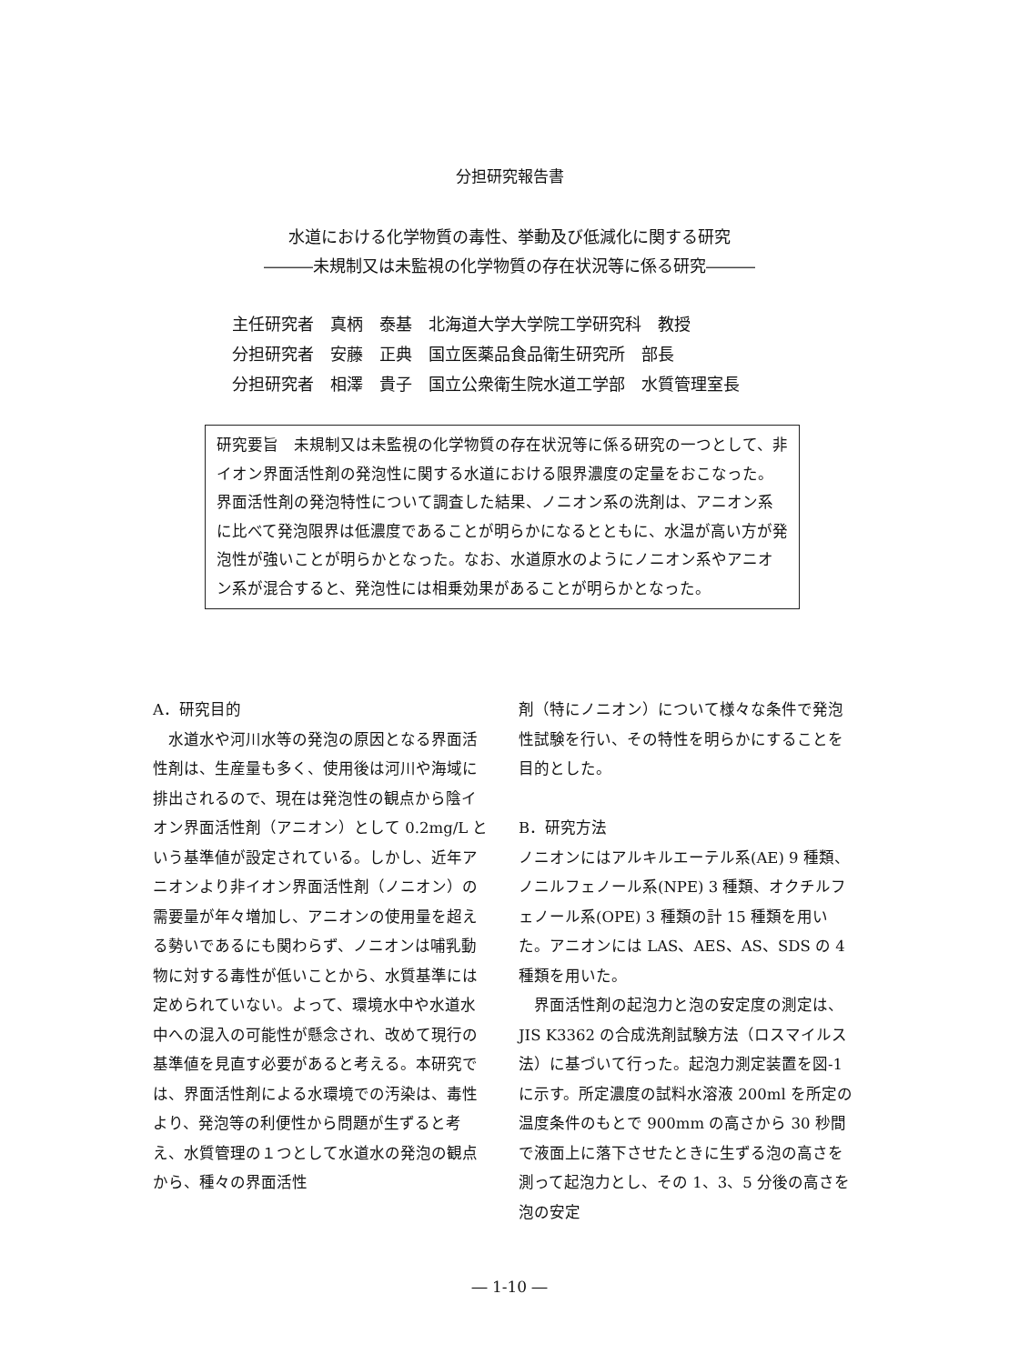分担研究報告書
水道における化学物質の毒性、挙動及び低減化に関する研究
―――未規制又は未監視の化学物質の存在状況等に係る研究―――
主任研究者　真柄　泰基　北海道大学大学院工学研究科　教授
分担研究者　安藤　正典　国立医薬品食品衛生研究所　部長
分担研究者　相澤　貴子　国立公衆衛生院水道工学部　水質管理室長
研究要旨　未規制又は未監視の化学物質の存在状況等に係る研究の一つとして、非イオン界面活性剤の発泡性に関する水道における限界濃度の定量をおこなった。
界面活性剤の発泡特性について調査した結果、ノニオン系の洗剤は、アニオン系に比べて発泡限界は低濃度であることが明らかになるとともに、水温が高い方が発泡性が強いことが明らかとなった。なお、水道原水のようにノニオン系やアニオン系が混合すると、発泡性には相乗効果があることが明らかとなった。
A．研究目的
　水道水や河川水等の発泡の原因となる界面活性剤は、生産量も多く、使用後は河川や海域に排出されるので、現在は発泡性の観点から陰イオン界面活性剤（アニオン）として 0.2mg/L という基準値が設定されている。しかし、近年アニオンより非イオン界面活性剤（ノニオン）の需要量が年々増加し、アニオンの使用量を超える勢いであるにも関わらず、ノニオンは哺乳動物に対する毒性が低いことから、水質基準には定められていない。よって、環境水中や水道水中への混入の可能性が懸念され、改めて現行の基準値を見直す必要があると考える。本研究では、界面活性剤による水環境での汚染は、毒性より、発泡等の利便性から問題が生ずると考え、水質管理の１つとして水道水の発泡の観点から、種々の界面活性
剤（特にノニオン）について様々な条件で発泡性試験を行い、その特性を明らかにすることを目的とした。
B．研究方法
ノニオンにはアルキルエーテル系(AE) 9 種類、ノニルフェノール系(NPE) 3 種類、オクチルフェノール系(OPE) 3 種類の計 15 種類を用いた。アニオンには LAS、AES、AS、SDS の 4 種類を用いた。
　界面活性剤の起泡力と泡の安定度の測定は、JIS K3362 の合成洗剤試験方法（ロスマイルス法）に基づいて行った。起泡力測定装置を図-1 に示す。所定濃度の試料水溶液 200ml を所定の温度条件のもとで 900mm の高さから 30 秒間で液面上に落下させたときに生ずる泡の高さを測って起泡力とし、その 1、3、5 分後の高さを泡の安定
― 1-10 ―